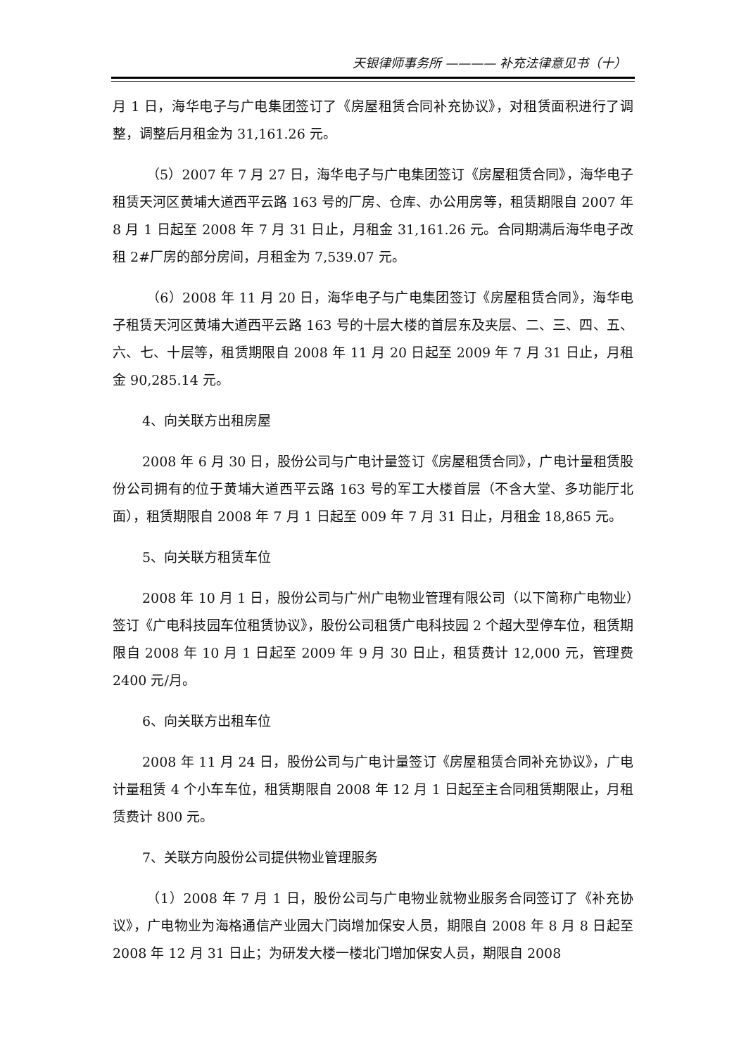天银律师事务所 ———— 补充法律意见书（十）
月 1 日，海华电子与广电集团签订了《房屋租赁合同补充协议》，对租赁面积进行了调整，调整后月租金为 31,161.26 元。
（5）2007 年 7 月 27 日，海华电子与广电集团签订《房屋租赁合同》，海华电子租赁天河区黄埔大道西平云路 163 号的厂房、仓库、办公用房等，租赁期限自 2007 年 8 月 1 日起至 2008 年 7 月 31 日止，月租金 31,161.26 元。合同期满后海华电子改租 2#厂房的部分房间，月租金为 7,539.07 元。
（6）2008 年 11 月 20 日，海华电子与广电集团签订《房屋租赁合同》，海华电子租赁天河区黄埔大道西平云路 163 号的十层大楼的首层东及夹层、二、三、四、五、六、七、十层等，租赁期限自 2008 年 11 月 20 日起至 2009 年 7 月 31 日止，月租金 90,285.14 元。
4、向关联方出租房屋
2008 年 6 月 30 日，股份公司与广电计量签订《房屋租赁合同》，广电计量租赁股份公司拥有的位于黄埔大道西平云路 163 号的军工大楼首层（不含大堂、多功能厅北面），租赁期限自 2008 年 7 月 1 日起至 009 年 7 月 31 日止，月租金 18,865 元。
5、向关联方租赁车位
2008 年 10 月 1 日，股份公司与广州广电物业管理有限公司（以下简称广电物业）签订《广电科技园车位租赁协议》，股份公司租赁广电科技园 2 个超大型停车位，租赁期限自 2008 年 10 月 1 日起至 2009 年 9 月 30 日止，租赁费计 12,000 元，管理费 2400 元/月。
6、向关联方出租车位
2008 年 11 月 24 日，股份公司与广电计量签订《房屋租赁合同补充协议》，广电计量租赁 4 个小车车位，租赁期限自 2008 年 12 月 1 日起至主合同租赁期限止，月租赁费计 800 元。
7、关联方向股份公司提供物业管理服务
（1）2008 年 7 月 1 日，股份公司与广电物业就物业服务合同签订了《补充协议》，广电物业为海格通信产业园大门岗增加保安人员，期限自 2008 年 8 月 8 日起至 2008 年 12 月 31 日止；为研发大楼一楼北门增加保安人员，期限自 2008